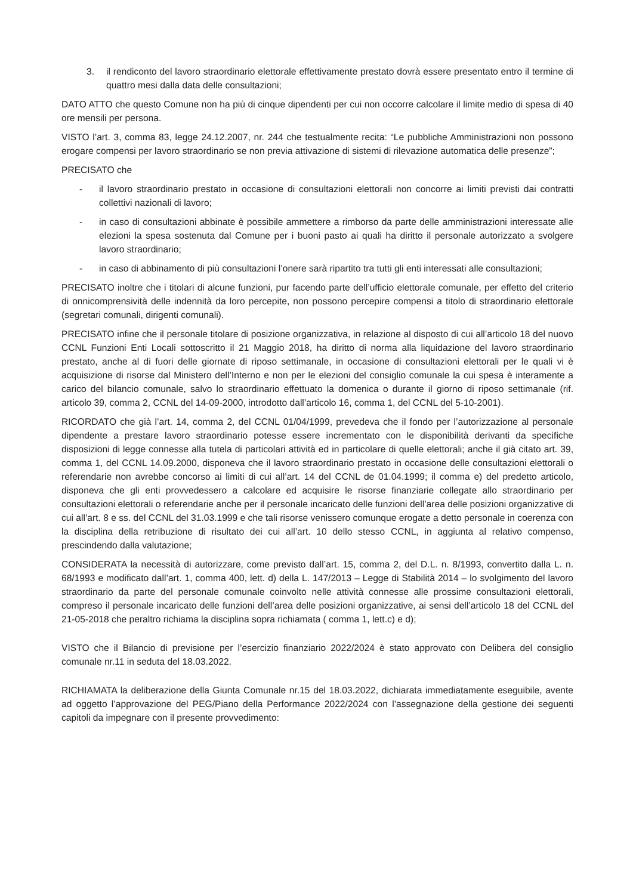3. il rendiconto del lavoro straordinario elettorale effettivamente prestato dovrà essere presentato entro il termine di quattro mesi dalla data delle consultazioni;
DATO ATTO che questo Comune non ha più di cinque dipendenti per cui non occorre calcolare il limite medio di spesa di 40 ore mensili per persona.
VISTO l’art. 3, comma 83, legge 24.12.2007, nr. 244 che testualmente recita: “Le pubbliche Amministrazioni non possono erogare compensi per lavoro straordinario se non previa attivazione di sistemi di rilevazione automatica delle presenze”;
PRECISATO che
- il lavoro straordinario prestato in occasione di consultazioni elettorali non concorre ai limiti previsti dai contratti collettivi nazionali di lavoro;
- in caso di consultazioni abbinate è possibile ammettere a rimborso da parte delle amministrazioni interessate alle elezioni la spesa sostenuta dal Comune per i buoni pasto ai quali ha diritto il personale autorizzato a svolgere lavoro straordinario;
- in caso di abbinamento di più consultazioni l’onere sarà ripartito tra tutti gli enti interessati alle consultazioni;
PRECISATO inoltre che i titolari di alcune funzioni, pur facendo parte dell’ufficio elettorale comunale, per effetto del criterio di onnicomprensività delle indennità da loro percepite, non possono percepire compensi a titolo di straordinario elettorale (segretari comunali, dirigenti comunali).
PRECISATO infine che il personale titolare di posizione organizzativa, in relazione al disposto di cui all’articolo 18 del nuovo CCNL Funzioni Enti Locali sottoscritto il 21 Maggio 2018, ha diritto di norma alla liquidazione del lavoro straordinario prestato, anche al di fuori delle giornate di riposo settimanale, in occasione di consultazioni elettorali per le quali vi è acquisizione di risorse dal Ministero dell’Interno e non per le elezioni del consiglio comunale la cui spesa è interamente a carico del bilancio comunale, salvo lo straordinario effettuato la domenica o durante il giorno di riposo settimanale (rif. articolo 39, comma 2, CCNL del 14-09-2000, introdotto dall’articolo 16, comma 1, del CCNL del 5-10-2001).
RICORDATO che già l’art. 14, comma 2, del CCNL 01/04/1999, prevedeva che il fondo per l’autorizzazione al personale dipendente a prestare lavoro straordinario potesse essere incrementato con le disponibilità derivanti da specifiche disposizioni di legge connesse alla tutela di particolari attività ed in particolare di quelle elettorali; anche il già citato art. 39, comma 1, del CCNL 14.09.2000, disponeva che il lavoro straordinario prestato in occasione delle consultazioni elettorali o referendarie non avrebbe concorso ai limiti di cui all’art. 14 del CCNL de 01.04.1999; il comma e) del predetto articolo, disponeva che gli enti provvedessero a calcolare ed acquisire le risorse finanziarie collegate allo straordinario per consultazioni elettorali o referendarie anche per il personale incaricato delle funzioni dell’area delle posizioni organizzative di cui all’art. 8 e ss. del CCNL del 31.03.1999 e che tali risorse venissero comunque erogate a detto personale in coerenza con la disciplina della retribuzione di risultato dei cui all’art. 10 dello stesso CCNL, in aggiunta al relativo compenso, prescindendo dalla valutazione;
CONSIDERATA la necessità di autorizzare, come previsto dall’art. 15, comma 2, del D.L. n. 8/1993, convertito dalla L. n. 68/1993 e modificato dall’art. 1, comma 400, lett. d) della L. 147/2013 – Legge di Stabilità 2014 – lo svolgimento del lavoro straordinario da parte del personale comunale coinvolto nelle attività connesse alle prossime consultazioni elettorali, compreso il personale incaricato delle funzioni dell’area delle posizioni organizzative, ai sensi dell’articolo 18 del CCNL del 21-05-2018 che peraltro richiama la disciplina sopra richiamata ( comma 1, lett.c) e d);
VISTO che il Bilancio di previsione per l’esercizio finanziario 2022/2024 è stato approvato con Delibera del consiglio comunale nr.11 in seduta del 18.03.2022.
RICHIAMATA la deliberazione della Giunta Comunale nr.15 del 18.03.2022, dichiarata immediatamente eseguibile, avente ad oggetto l’approvazione del PEG/Piano della Performance 2022/2024 con l’assegnazione della gestione dei seguenti capitoli da impegnare con il presente provvedimento: